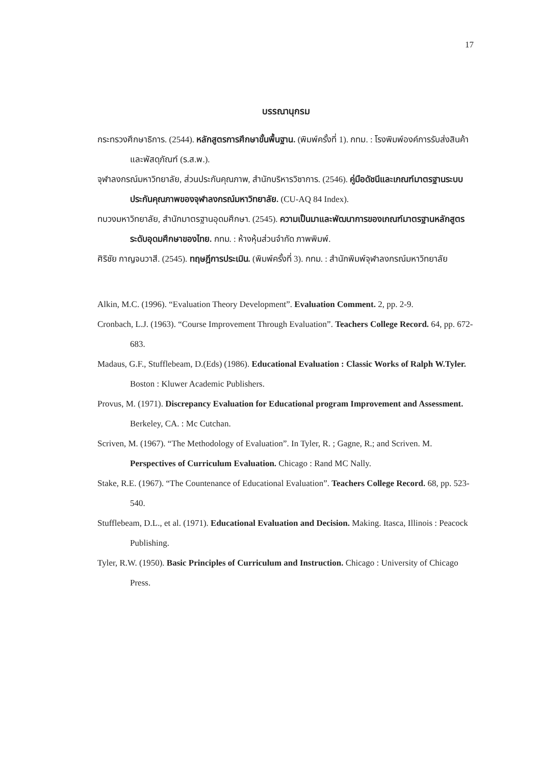17
บรรณานุกรม
กระทรวงศึกษาธิการ. (2544). หลักสูตรการศึกษาขั้นพื้นฐาน. (พิมพ์ครั้งที่ 1). กทม. : โรงพิมพ์องค์การรับส่งสินค้าและพัสดุภัณฑ์ (ร.ส.พ.).
จุฬาลงกรณ์มหาวิทยาลัย, ส่วนประกันคุณภาพ, สำนักบริหารวิชาการ. (2546). คู่มือดัชนีและเกณฑ์มาตรฐานระบบประกันคุณภาพของจุฬาลงกรณ์มหาวิทยาลัย. (CU-AQ 84 Index).
ทบวงมหาวิทยาลัย, สำนักมาตรฐานอุดมศึกษา. (2545). ความเป็นมาและพัฒนาการของเกณฑ์มาตรฐานหลักสูตรระดับอุดมศึกษาของไทย. กทม. : ห้างหุ้นส่วนจำกัด ภาพพิมพ์.
ศิริชัย กาญจนวาสี. (2545). ทฤษฎีการประเมิน. (พิมพ์ครั้งที่ 3). กทม. : สำนักพิมพ์จุฬาลงกรณ์มหาวิทยาลัย
Alkin, M.C. (1996). “Evaluation Theory Development”. Evaluation Comment. 2, pp. 2-9.
Cronbach, L.J. (1963). “Course Improvement Through Evaluation”. Teachers College Record. 64, pp. 672-683.
Madaus, G.F., Stufflebeam, D.(Eds) (1986). Educational Evaluation : Classic Works of Ralph W.Tyler. Boston : Kluwer Academic Publishers.
Provus, M. (1971). Discrepancy Evaluation for Educational program Improvement and Assessment. Berkeley, CA. : Mc Cutchan.
Scriven, M. (1967). “The Methodology of Evaluation”. In Tyler, R. ; Gagne, R.; and Scriven. M. Perspectives of Curriculum Evaluation. Chicago : Rand MC Nally.
Stake, R.E. (1967). “The Countenance of Educational Evaluation”. Teachers College Record. 68, pp. 523-540.
Stufflebeam, D.L., et al. (1971). Educational Evaluation and Decision. Making. Itasca, Illinois : Peacock Publishing.
Tyler, R.W. (1950). Basic Principles of Curriculum and Instruction. Chicago : University of Chicago Press.